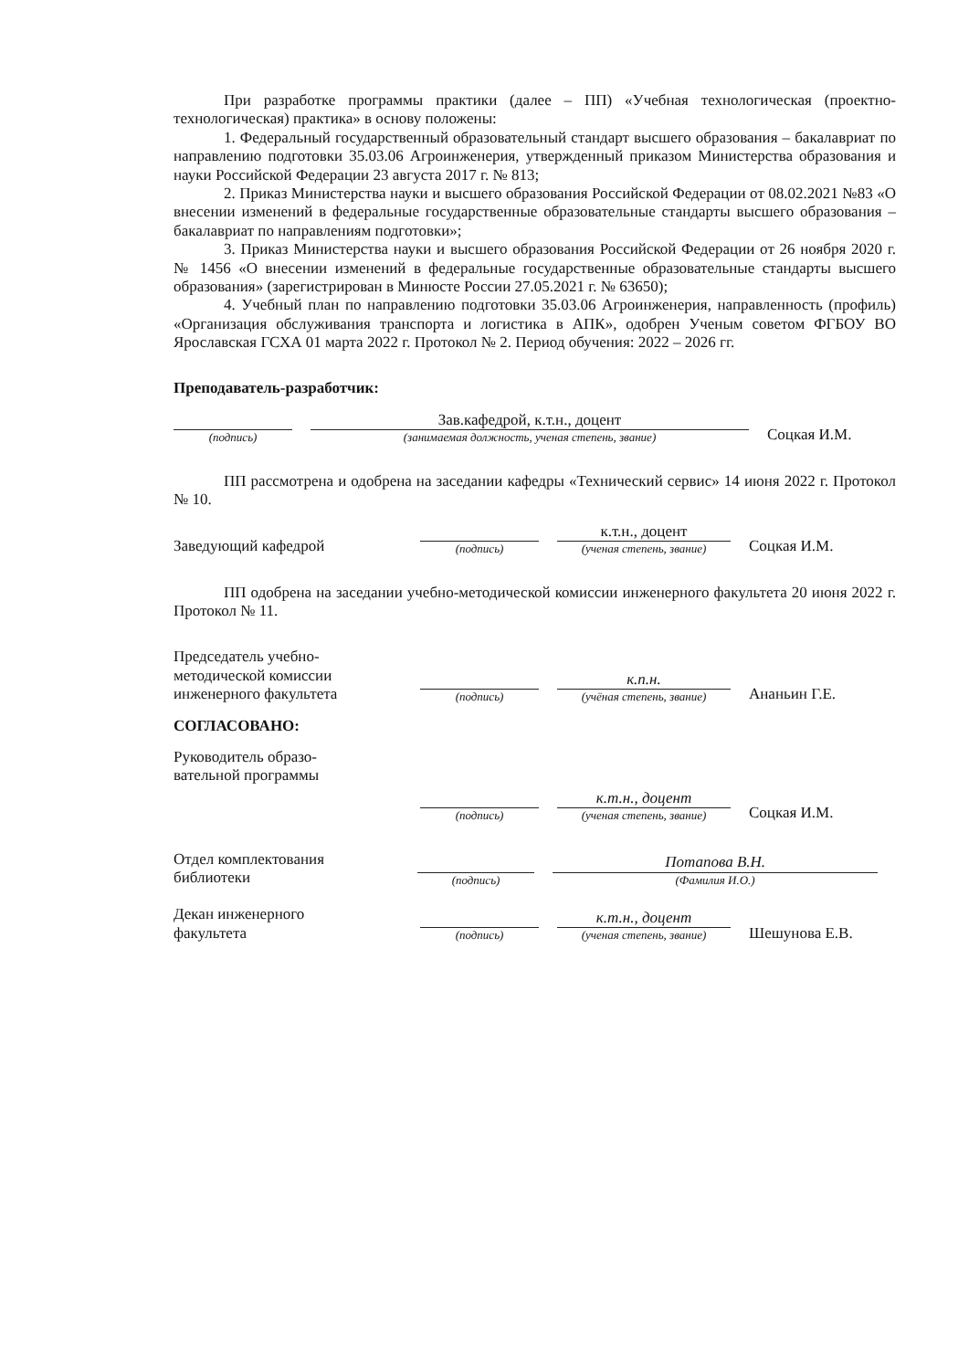При разработке программы практики (далее – ПП) «Учебная технологическая (проектно-технологическая) практика» в основу положены:
1. Федеральный государственный образовательный стандарт высшего образования – бакалавриат по направлению подготовки 35.03.06 Агроинженерия, утвержденный приказом Министерства образования и науки Российской Федерации 23 августа 2017 г. № 813;
2. Приказ Министерства науки и высшего образования Российской Федерации от 08.02.2021 №83 «О внесении изменений в федеральные государственные образовательные стандарты высшего образования – бакалавриат по направлениям подготовки»;
3. Приказ Министерства науки и высшего образования Российской Федерации от 26 ноября 2020 г. № 1456 «О внесении изменений в федеральные государственные образовательные стандарты высшего образования» (зарегистрирован в Минюсте России 27.05.2021 г. № 63650);
4. Учебный план по направлению подготовки 35.03.06 Агроинженерия, направленность (профиль) «Организация обслуживания транспорта и логистика в АПК», одобрен Ученым советом ФГБОУ ВО Ярославская ГСХА 01 марта 2022 г. Протокол № 2. Период обучения: 2022 – 2026 гг.
Преподаватель-разработчик:
(подпись)
Зав.кафедрой, к.т.н., доцент
(занимаемая должность, ученая степень, звание)
Соцкая И.М.
ПП рассмотрена и одобрена на заседании кафедры «Технический сервис» 14 июня 2022 г. Протокол № 10.
Заведующий кафедрой
(подпись)
к.т.н., доцент
(ученая степень, звание)
Соцкая И.М.
ПП одобрена на заседании учебно-методической комиссии инженерного факультета 20 июня 2022 г. Протокол № 11.
Председатель учебно-
методической комиссии
инженерного факультета
(подпись)
к.п.н.
(учёная степень, звание)
Ананьин Г.Е.
СОГЛАСОВАНО:
Руководитель образо-
вательной программы
(подпись)
к.т.н., доцент
(ученая степень, звание)
Соцкая И.М.
Отдел комплектования
библиотеки
(подпись)
Потапова В.Н.
(Фамилия И.О.)
Декан инженерного
факультета
(подпись)
к.т.н., доцент
(ученая степень, звание)
Шешунова Е.В.